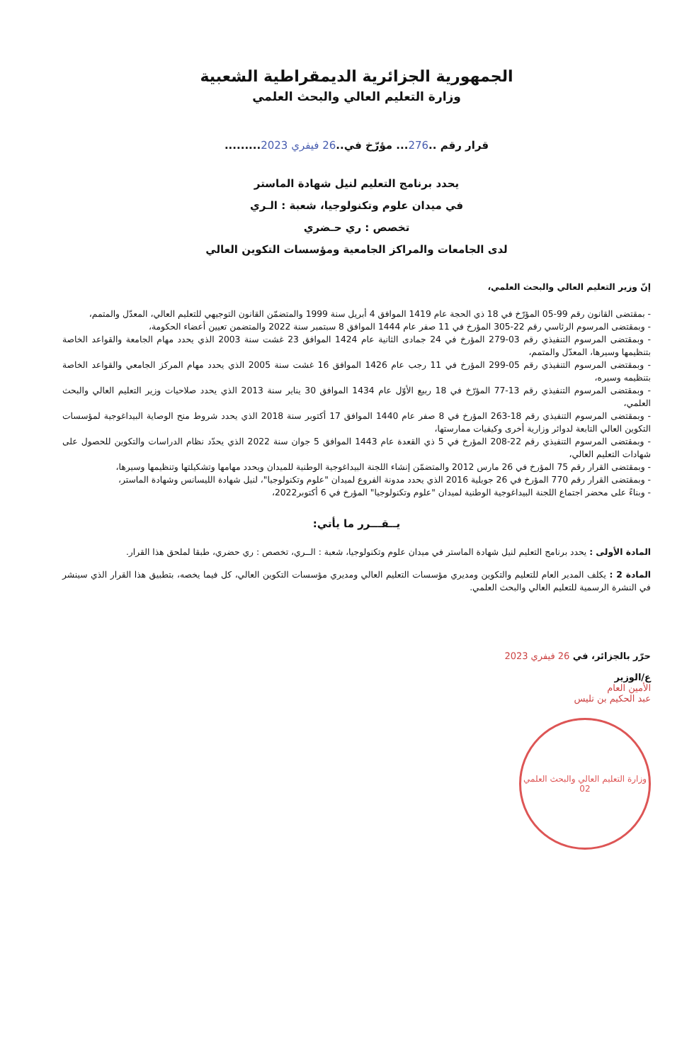الجمهورية الجزائرية الديمقراطية الشعبية
وزارة التعليم العالي والبحث العلمي
قرار رقم ..276... مؤرّخ في..26 فيفري 2023.........
يحدد برنامج التعليم لنيل شهادة الماستر
في ميدان علوم وتكنولوجيا، شعبة : الـري
تخصص : ري حـضري
لدى الجامعات والمراكز الجامعية ومؤسسات التكوين العالي
إنّ وزير التعليم العالي والبحث العلمي،
- بمقتضى القانون رقم 99-05 المؤرّخ في 18 ذي الحجة عام 1419 الموافق 4 أبريل سنة 1999 والمتضمّن القانون التوجيهي للتعليم العالي، المعدّل والمتمم،
- وبمقتضى المرسوم الرئاسي رقم 22-305 المؤرخ في 11 صفر عام 1444 الموافق 8 سبتمبر سنة 2022 والمتضمن تعيين أعضاء الحكومة،
- وبمقتضى المرسوم التنفيذي رقم 03-279 المؤرخ في 24 جمادى الثانية عام 1424 الموافق 23 غشت سنة 2003 الذي يحدد مهام الجامعة والقواعد الخاصة بتنظيمها وسيرها، المعدّل والمتمم،
- وبمقتضى المرسوم التنفيذي رقم 05-299 المؤرخ في 11 رجب عام 1426 الموافق 16 غشت سنة 2005 الذي يحدد مهام المركز الجامعي والقواعد الخاصة بتنظيمه وسيره،
- وبمقتضى المرسوم التنفيذي رقم 13-77 المؤرّخ في 18 ربيع الأوّل عام 1434 الموافق 30 يناير سنة 2013 الذي يحدد صلاحيات وزير التعليم العالي والبحث العلمي،
- وبمقتضى المرسوم التنفيذي رقم 18-263 المؤرخ في 8 صفر عام 1440 الموافق 17 أكتوبر سنة 2018 الذي يحدد شروط منح الوصاية البيداغوجية لمؤسسات التكوين العالي التابعة لدوائر وزارية أخرى وكيفيات ممارستها،
- وبمقتضى المرسوم التنفيذي رقم 22-208 المؤرخ في 5 ذي القعدة عام 1443 الموافق 5 جوان سنة 2022 الذي يحدّد نظام الدراسات والتكوين للحصول على شهادات التعليم العالي،
- وبمقتضى القرار رقم 75 المؤرخ في 26 مارس 2012 والمتضمّن إنشاء اللجنة البيداغوجية الوطنية للميدان ويحدد مهامها وتشكيلتها وتنظيمها وسيرها،
- وبمقتضى القرار رقم 770 المؤرخ في 26 جويلية 2016 الذي يحدد مدونة الفروع لميدان "علوم وتكنولوجيا"، لنيل شهادة الليسانس وشهادة الماستر،
- وبناءً على محضر اجتماع اللجنة البيداغوجية الوطنية لميدان "علوم وتكنولوجيا" المؤرخ في 6 أكتوبر2022،
يــقـــرر ما يأتي:
المادة الأولى : يحدد برنامج التعليم لنيل شهادة الماستر في ميدان علوم وتكنولوجيا، شعبة : الــري، تخصص : ري حضري، طبقا لملحق هذا القرار.
المادة 2 : يكلف المدير العام للتعليم والتكوين ومديري مؤسسات التعليم العالي ومديري مؤسسات التكوين العالي، كل فيما يخصه، بتطبيق هذا القرار الذي سينشر في النشرة الرسمية للتعليم العالي والبحث العلمي.
حرّر بالجزائر، في 26 فيفري 2023
ع/الوزير
الأمين العام
عبد الحكيم بن تليس
وزارة التعليم العالي والبحث العلمي
02